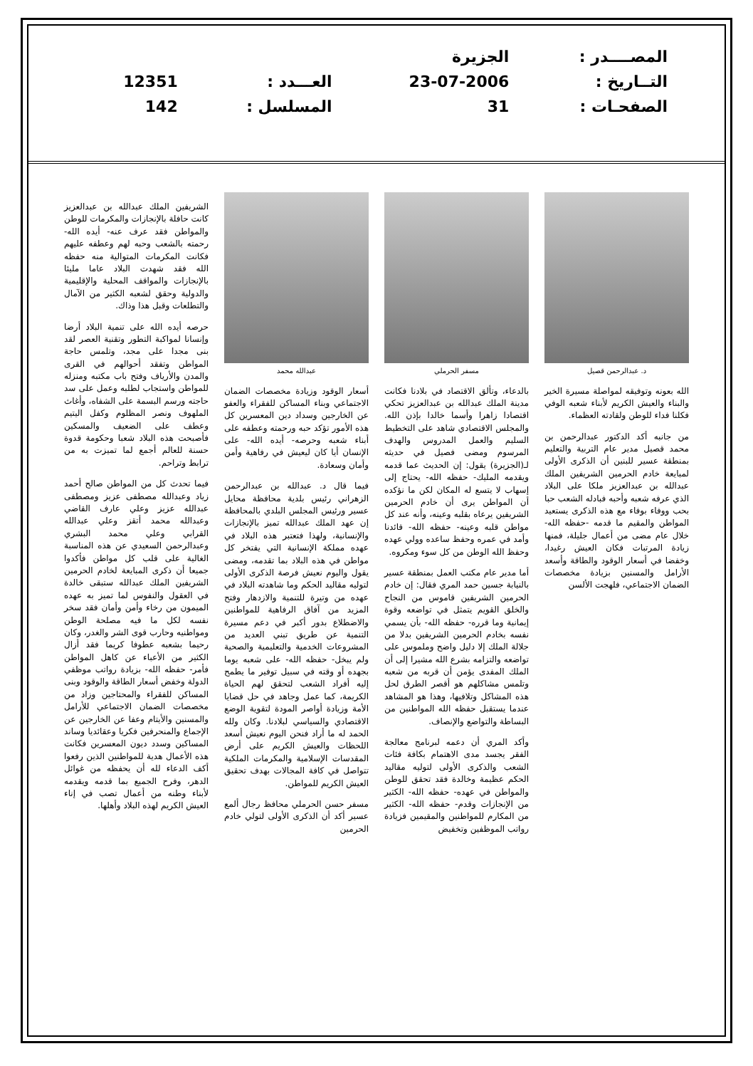| المصــــدر : | الجزيرة | | |
| التــاريخ : | 23-07-2006 | العـــدد : | 12351 |
| الصفحـات : | 31 | المسلسل : | 142 |
د. عبدالرحمن قصيل
الله بعونه وتوفيقه لمواصلة مسيرة الخير والبناء والعيش الكريم لأبناء شعبه الوفي فكلنا فداء للوطن ولقادته العظماء.
من جانبه أكد الدكتور عبدالرحمن بن محمد قصيل مدير عام التربية والتعليم بمنطقة عسير للبنين أن الذكرى الأولى لمبايعة خادم الحرمين الشريفين الملك عبدالله بن عبدالعزيز ملكا على البلاد الذي عرفه شعبه وأحبه فبادله الشعب حبا بحب ووفاء بوفاء مع هذه الذكرى يستعيد المواطن والمقيم ما قدمه -حفظه الله- خلال عام مضى من أعمال جليلة، فمنها زيادة المرتبات فكان العيش رغيدا، وخفضا في أسعار الوقود والطاقة وأسعد الأرامل والمسنين بزيادة مخصصات الضمان الاجتماعي، فلهجت الألسن
مسفر الحرملي
بالدعاء، وتألق الاقتصاد في بلادنا فكانت مدينة الملك عبدالله بن عبدالعزيز تحكي اقتصادا زاهرا وأسما خالدا بإذن الله. والمجلس الاقتصادي شاهد على التخطيط السليم والعمل المدروس والهدف المرسوم ومضى فصيل في حديثه لـ(الجزيرة) يقول: إن الحديث عما قدمه ويقدمه المليك- حفظه الله- يحتاج إلى إسهاب لا يتسع له المكان لكن ما نؤكده أن المواطن يرى أن خادم الحرمين الشريفين يرعاه بقلبه وعينه، وأنه عند كل مواطن قلبه وعينه- حفظه الله- قائدنا وأمد في عمره وحفظ ساعده وولي عهده وحفظ الله الوطن من كل سوء ومكروه.
أما مدير عام مكتب العمل بمنطقة عسير بالنيابة جسين حمد المري فقال: إن خادم الحرمين الشريفين قاموس من النجاح والخلق القويم يتمثل في تواضعه وقوة إيمانية وما قرره- حفظه الله- بأن يسمي نفسه بخادم الحرمين الشريفين بدلا من جلالة الملك إلا دليل واضح وملموس على تواضعه والتزامه بشرع الله مشيرا إلى أن الملك المفدى يؤمن أن قربه من شعبه وتلمس مشاكلهم هو أقصر الطرق لحل هذه المشاكل وتلافيها، وهذا هو المشاهد عندما يستقبل حفظه الله المواطنين من البساطة والتواضع والإنصاف.
وأكد المري أن دعمه لبرنامج معالجة الفقر يجسد مدى الاهتمام بكافة فئات الشعب والذكرى الأولى لتوليه مقاليد الحكم عظيمة وخالدة فقد تحقق للوطن والمواطن في عهده- حفظه الله- الكثير من الإنجازات وقدم- حفظه الله- الكثير من المكارم للمواطنين والمقيمين فزيادة رواتب الموظفين وتخفيض
عبدالله محمد
أسعار الوقود وزيادة مخصصات الضمان الاجتماعي وبناء المساكن للفقراء والعفو عن الخارجين وسداد دين المعسرين كل هذه الأمور تؤكد حبه ورحمته وعطفه على أبناء شعبه وحرصه- أيده الله- على الإنسان أيا كان ليعيش في رفاهية وأمن وأمان وسعادة.
فيما قال د. عبدالله بن عبدالرحمن الزهراني رئيس بلدية محافظة محايل عسير ورئيس المجلس البلدي بالمحافظة إن عهد الملك عبدالله تميز بالإنجازات والإنسانية، ولهذا فتعتبر هذه البلاد في عهده مملكة الإنسانية التي يفتخر كل مواطن في هذه البلاد بما تقدمه، ومضى يقول واليوم نعيش فرصة الذكرى الأولى لتوليه مقاليد الحكم وما شاهدته البلاد في عهده من وتيرة للتنمية والازدهار وفتح المزيد من آفاق الرفاهية للمواطنين والاضطلاع بدور أكبر في دعم مسيرة التنمية عن طريق تبني العديد من المشروعات الخدمية والتعليمية والصحية ولم يبخل- حفظه الله- على شعبه يوما بجهده أو وقته في سبيل توفير ما يطمح إليه أفراد الشعب لتحقق لهم الحياة الكريمة، كما عمل وجاهد في حل قضايا الأمة وزيادة أواصر المودة لتقوية الوضع الاقتصادي والسياسي لبلادنا. وكان ولله الحمد له ما أراد فنحن اليوم نعيش أسعد اللحظات والعيش الكريم على أرض المقدسات الإسلامية والمكرمات الملكية تتواصل في كافة المجالات بهدف تحقيق العيش الكريم للمواطن.
مسفر حسن الحرملي محافظ رجال ألمع عسير أكد أن الذكرى الأولى لتولي خادم الحرمين
الشريفين الملك عبدالله بن عبدالعزيز كانت حافلة بالإنجازات والمكرمات للوطن والمواطن فقد عرف عنه- أيده الله- رحمته بالشعب وحبه لهم وعطفه عليهم فكانت المكرمات المتوالية منه حفظه الله فقد شهدت البلاد عاما مليئا بالإنجازات والمواقف المحلية والإقليمية والدولية وحقق لشعبه الكثير من الآمال والتطلعات وقبل هذا وذاك.
حرصه أيده الله على تنمية البلاد أرضا وإنسانا لمواكبة التطور وتقنية العصر لقد بنى مجدا على مجد، وتلمس حاجة المواطن وتفقد أحوالهم في القرى والمدن والأرياف وفتح باب مكتبه ومنزله للمواطن واستجاب لطلبه وعمل على سد حاجته ورسم البسمة على الشفاه، وأغاث الملهوف ونصر المظلوم وكفل اليتيم وعطف على الضعيف والمسكين فأصبحت هذه البلاد شعبا وحكومة قدوة حسنة للعالم أجمع لما تميزت به من ترابط وتراحم.
فيما تحدث كل من المواطن صالح أحمد زياد وعبدالله مصطفى عزيز ومصطفى عبدالله عزيز وعلي عارف القاضي وعبدالله محمد أتقز وعلي عبدالله القرابي وعلي محمد البشري وعبدالرحمن السعيدي عن هذه المناسبة الغالية على قلب كل مواطن فأكدوا جميعا أن ذكرى المبايعة لخادم الحرمين الشريفين الملك عبدالله ستبقى خالدة في العقول والنفوس لما تميز به عهده الميمون من رخاء وأمن وأمان فقد سخر نفسه لكل ما فيه مصلحة الوطن ومواطنيه وحارب قوى الشر والغدر، وكان رحيما بشعبه عطوفا كريما فقد أزال الكثير من الأعباء عن كاهل المواطن فأمر- حفظه الله- بزيادة رواتب موظفي الدولة وخفض أسعار الطاقة والوقود وبنى المساكن للفقراء والمحتاجين وزاد من مخصصات الضمان الاجتماعي للأرامل والمسنين والأيتام وعفا عن الخارجين عن الإجماع والمنحرفين فكريا وعقائديا وساند المساكين وسدد ديون المعسرين فكانت هذه الأعمال هدية للمواطنين الذين رفعوا أكف الدعاء لله أن يحفظه من غوائل الدهر، وفرح الجميع بما قدمه ويقدمه لأبناء وطنه من أعمال تصب في إناء العيش الكريم لهذه البلاد وأهلها.